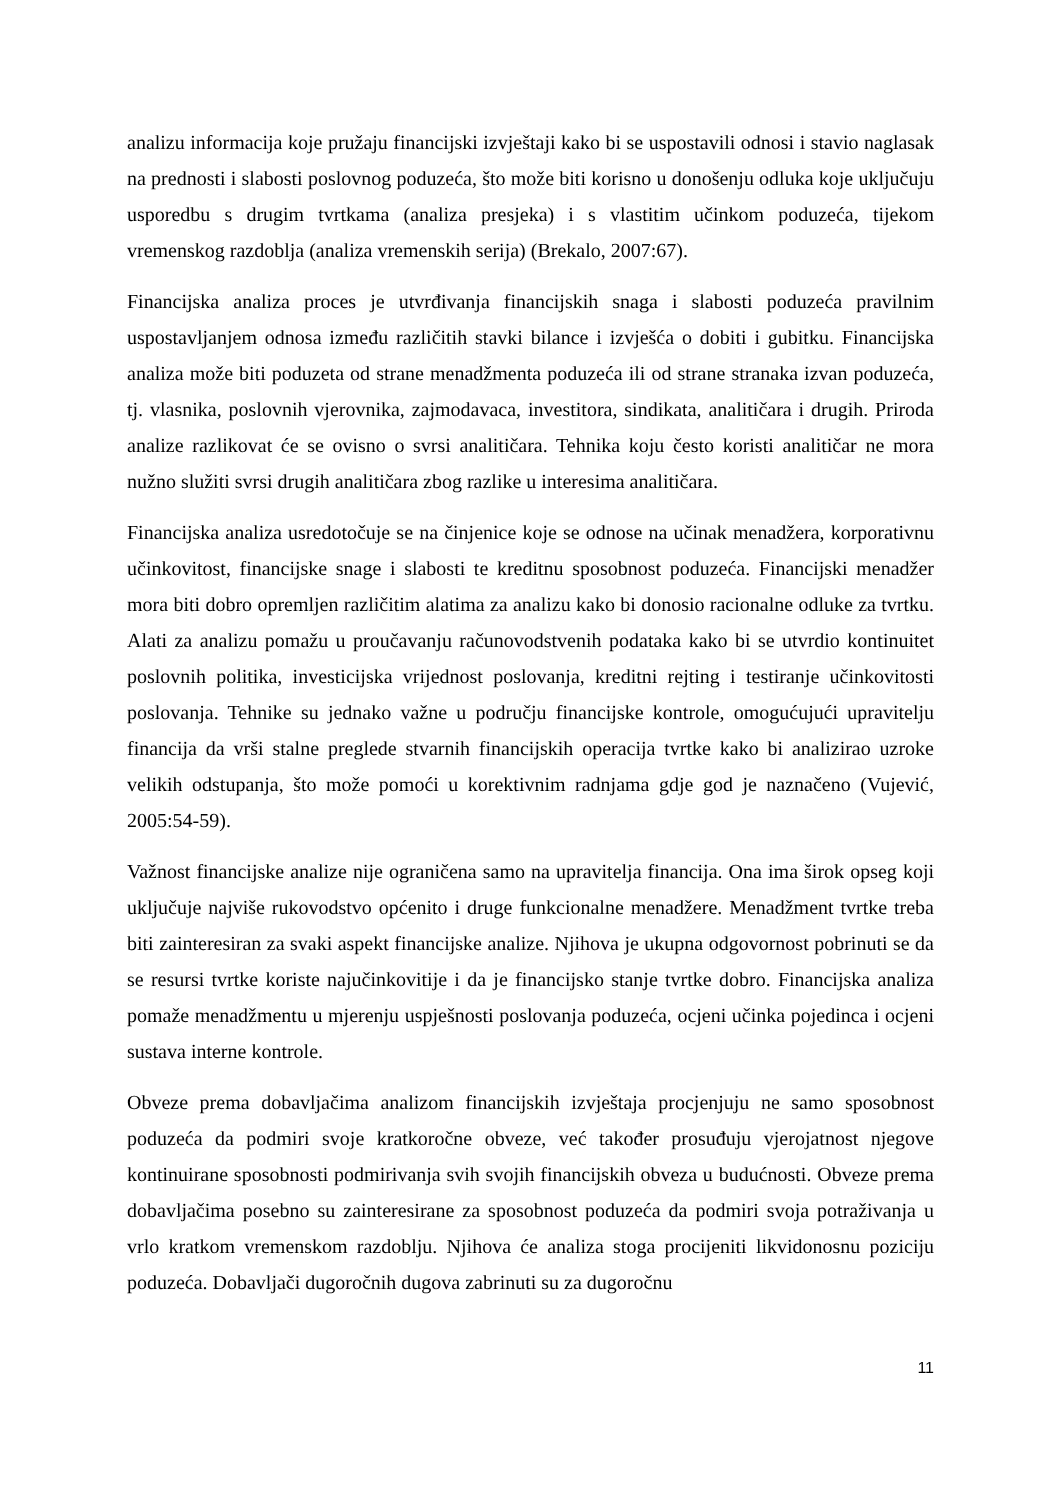analizu informacija koje pružaju financijski izvještaji kako bi se uspostavili odnosi i stavio naglasak na prednosti i slabosti poslovnog poduzeća, što može biti korisno u donošenju odluka koje uključuju usporedbu s drugim tvrtkama (analiza presjeka) i s vlastitim učinkom poduzeća, tijekom vremenskog razdoblja (analiza vremenskih serija) (Brekalo, 2007:67).
Financijska analiza proces je utvrđivanja financijskih snaga i slabosti poduzeća pravilnim uspostavljanjem odnosa između različitih stavki bilance i izvješća o dobiti i gubitku. Financijska analiza može biti poduzeta od strane menadžmenta poduzeća ili od strane stranaka izvan poduzeća, tj. vlasnika, poslovnih vjerovnika, zajmodavaca, investitora, sindikata, analitičara i drugih. Priroda analize razlikovat će se ovisno o svrsi analitičara. Tehnika koju često koristi analitičar ne mora nužno služiti svrsi drugih analitičara zbog razlike u interesima analitičara.
Financijska analiza usredotočuje se na činjenice koje se odnose na učinak menadžera, korporativnu učinkovitost, financijske snage i slabosti te kreditnu sposobnost poduzeća. Financijski menadžer mora biti dobro opremljen različitim alatima za analizu kako bi donosio racionalne odluke za tvrtku. Alati za analizu pomažu u proučavanju računovodstvenih podataka kako bi se utvrdio kontinuitet poslovnih politika, investicijska vrijednost poslovanja, kreditni rejting i testiranje učinkovitosti poslovanja. Tehnike su jednako važne u području financijske kontrole, omogućujući upravitelju financija da vrši stalne preglede stvarnih financijskih operacija tvrtke kako bi analizirao uzroke velikih odstupanja, što može pomoći u korektivnim radnjama gdje god je naznačeno (Vujević, 2005:54-59).
Važnost financijske analize nije ograničena samo na upravitelja financija. Ona ima širok opseg koji uključuje najviše rukovodstvo općenito i druge funkcionalne menadžere. Menadžment tvrtke treba biti zainteresiran za svaki aspekt financijske analize. Njihova je ukupna odgovornost pobrinuti se da se resursi tvrtke koriste najučinkovitije i da je financijsko stanje tvrtke dobro. Financijska analiza pomaže menadžmentu u mjerenju uspješnosti poslovanja poduzeća, ocjeni učinka pojedinca i ocjeni sustava interne kontrole.
Obveze prema dobavljačima analizom financijskih izvještaja procjenjuju ne samo sposobnost poduzeća da podmiri svoje kratkoročne obveze, već također prosuđuju vjerojatnost njegove kontinuirane sposobnosti podmirivanja svih svojih financijskih obveza u budućnosti. Obveze prema dobavljačima posebno su zainteresirane za sposobnost poduzeća da podmiri svoja potraživanja u vrlo kratkom vremenskom razdoblju. Njihova će analiza stoga procijeniti likvidonosnu poziciju poduzeća. Dobavljači dugoročnih dugova zabrinuti su za dugoročnu
11